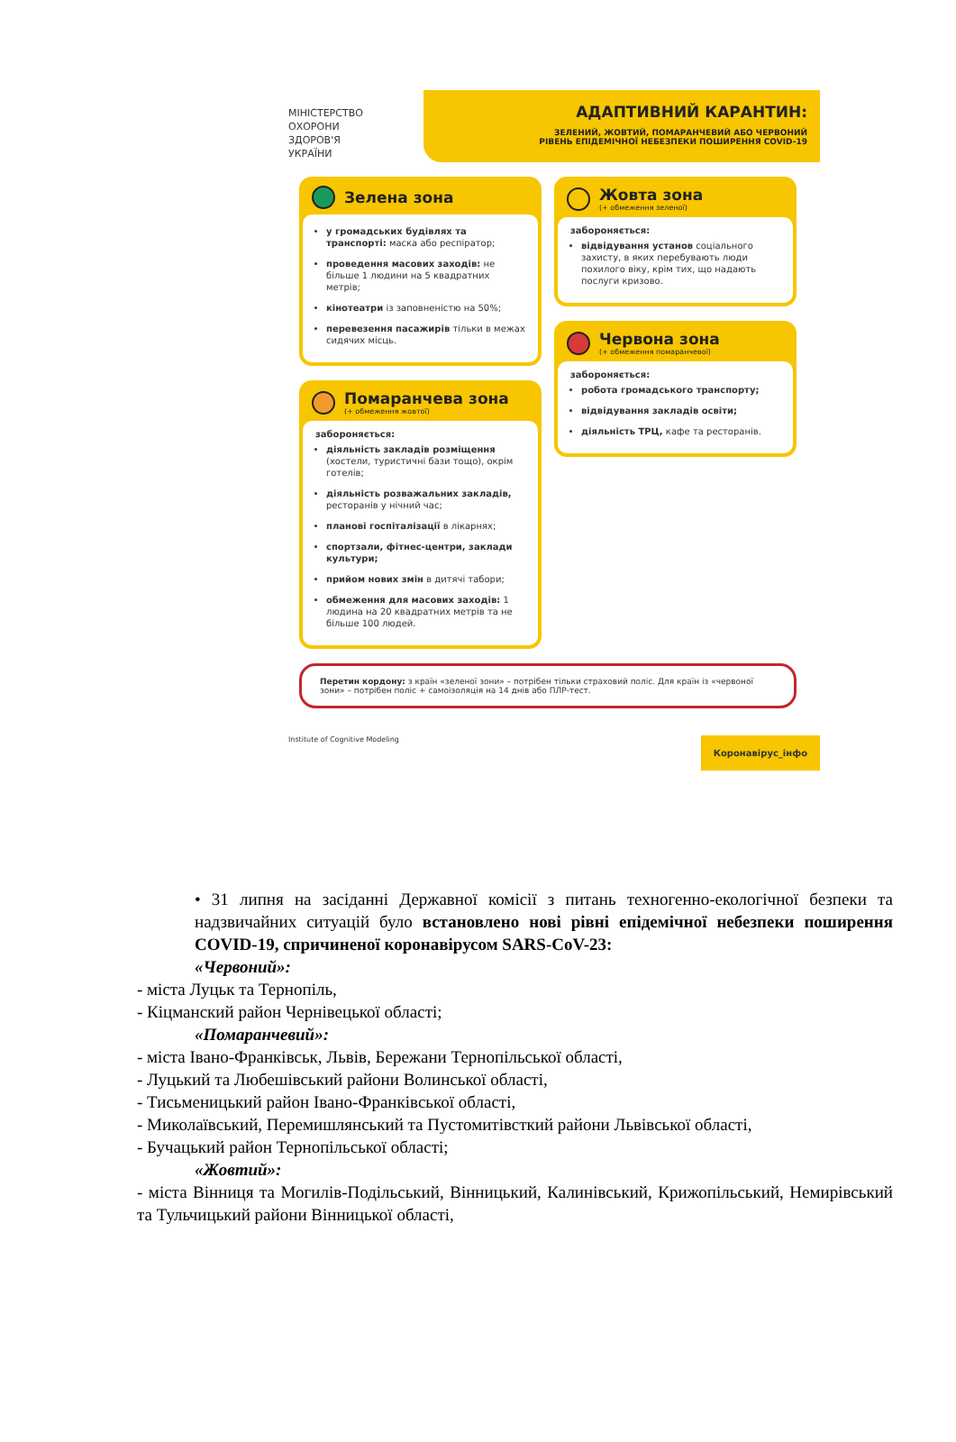МІНІСТЕРСТВО
ОХОРОНИ
ЗДОРОВ'Я
УКРАЇНИ
АДАПТИВНИЙ КАРАНТИН:
ЗЕЛЕНИЙ, ЖОВТИЙ, ПОМАРАНЧЕВИЙ АБО ЧЕРВОНИЙ
РІВЕНЬ ЕПІДЕМІЧНОЇ НЕБЕЗПЕКИ ПОШИРЕННЯ COVID-19
Зелена зона
у громадських будівлях та транспорті: маска або респіратор;
проведення масових заходів: не більше 1 людини на 5 квадратних метрів;
кінотеатри із заповненістю на 50%;
перевезення пасажирів тільки в межах сидячих місць.
Помаранчева зона
(+ обмеження жовтої)
забороняється:
діяльність закладів розміщення (хостели, туристичні бази тощо), окрім готелів;
діяльність розважальних закладів, ресторанів у нічний час;
планові госпіталізації в лікарнях;
спортзали, фітнес-центри, заклади культури;
прийом нових змін в дитячі табори;
обмеження для масових заходів: 1 людина на 20 квадратних метрів та не більше 100 людей.
Жовта зона
(+ обмеження зеленої)
забороняється:
відвідування установ соціального захисту, в яких перебувають люди похилого віку, крім тих, що надають послуги кризово.
Червона зона
(+ обмеження помаранчевої)
забороняється:
робота громадського транспорту;
відвідування закладів освіти;
діяльність ТРЦ, кафе та ресторанів.
Перетин кордону: з країн «зеленої зони» – потрібен тільки страховий поліс. Для країн із «червоної зони» – потрібен поліс + самоізоляція на 14 днів або ПЛР-тест.
Institute of Cognitive Modeling Коронавірус_інфо
• 31 липня на засіданні Державної комісії з питань техногенно-екологічної безпеки та надзвичайних ситуацій було встановлено нові рівні епідемічної небезпеки поширення COVID-19, спричиненої коронавірусом SARS-CoV-23:
«Червоний»:
- міста Луцьк та Тернопіль,
- Кіцманский район Чернівецької області;
«Помаранчевий»:
- міста Івано-Франківськ, Львів, Бережани Тернопільської області,
- Луцький та Любешівський райони Волинської області,
- Тисьменицький район Івано-Франківської області,
- Миколаївський, Перемишлянський та Пустомитівсткий райони Львівської області,
- Бучацький район Тернопільської області;
«Жовтий»:
- міста Вінниця та Могилів-Подільський, Вінницький, Калинівський, Крижопільський, Немирівський та Тульчицький райони Вінницької області,